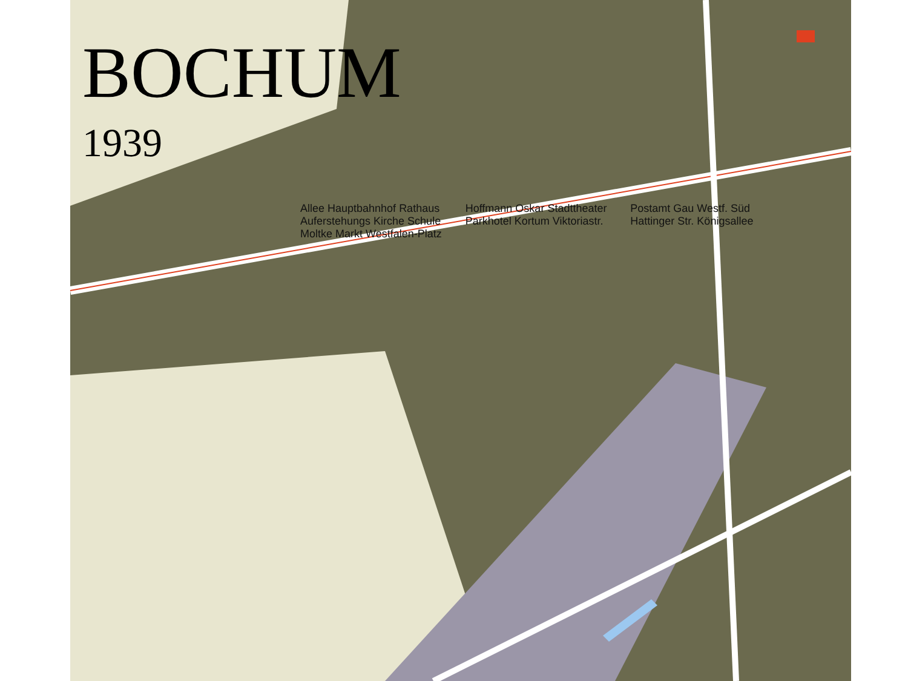BOCHUM
1939
Allee Hauptbahnhof Rathaus Auferstehungs Kirche Schule Moltke Markt Westfalen-Platz Hoffmann Oskar Stadttheater Parkhotel Kortum Viktoriastr. Postamt Gau Westf. Süd Hattinger Str. Königsallee